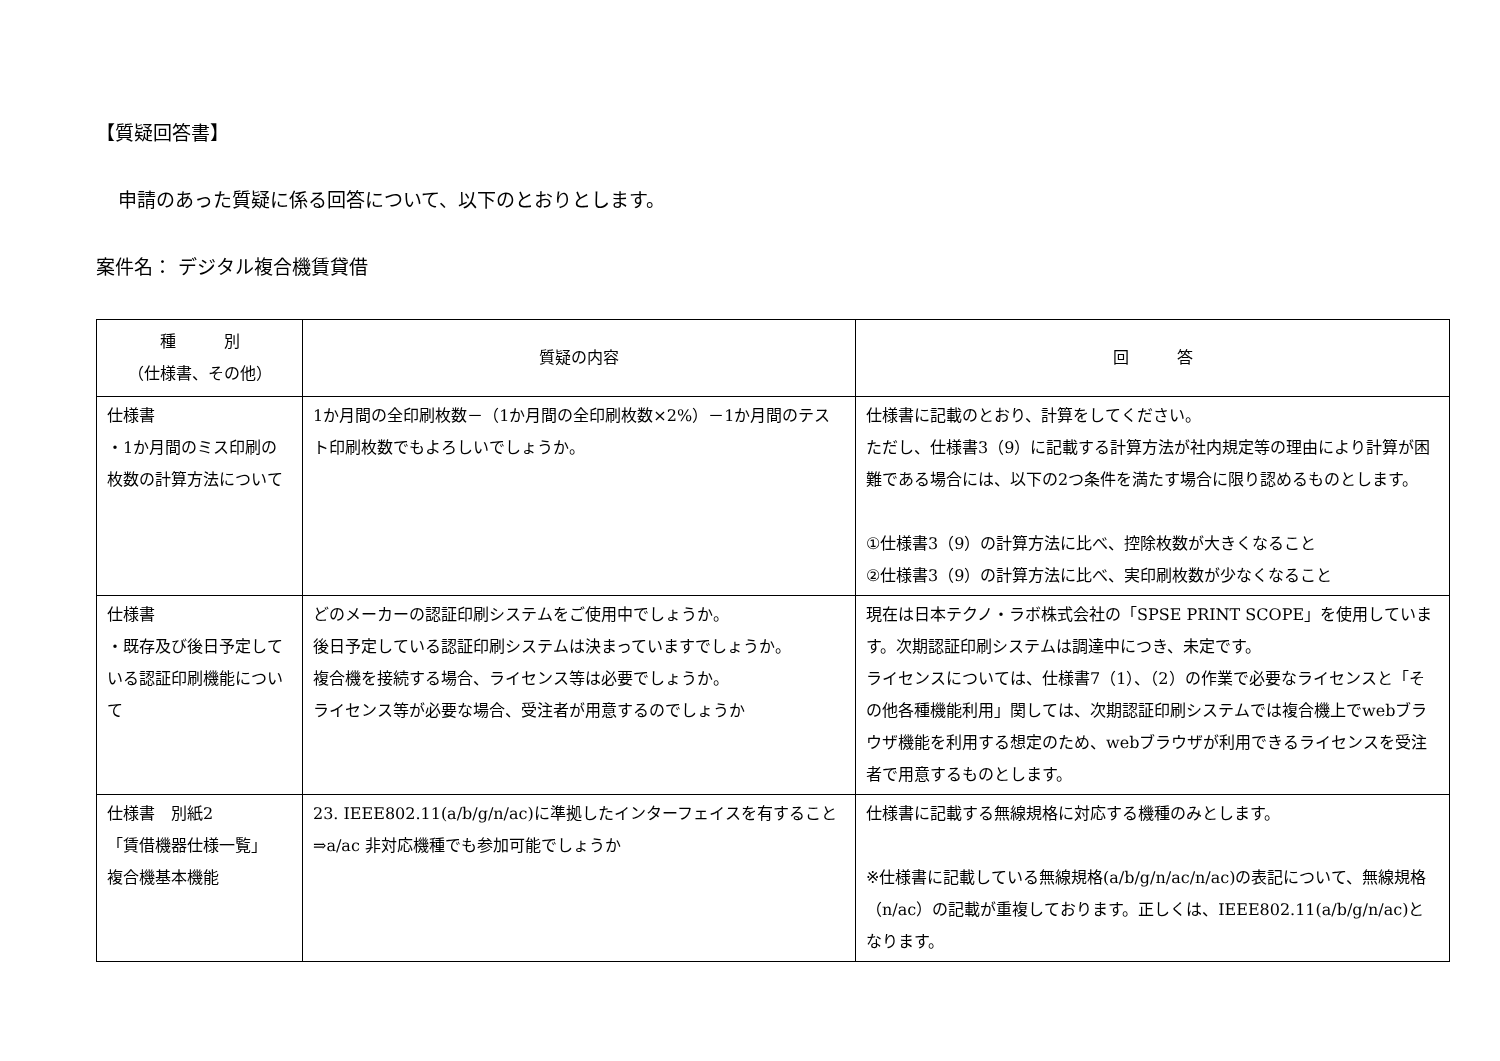【質疑回答書】
申請のあった質疑に係る回答について、以下のとおりとします。
案件名： デジタル複合機賃貸借
| 種 別 （仕様書、その他） | 質疑の内容 | 回 答 |
| --- | --- | --- |
| 仕様書 ・1か月間のミス印刷の枚数の計算方法について | 1か月間の全印刷枚数－（1か月間の全印刷枚数×2%）－1か月間のテスト印刷枚数でもよろしいでしょうか。 | 仕様書に記載のとおり、計算をしてください。 ただし、仕様書3（9）に記載する計算方法が社内規定等の理由により計算が困難である場合には、以下の2つ条件を満たす場合に限り認めるものとします。 ①仕様書3（9）の計算方法に比べ、控除枚数が大きくなること ②仕様書3（9）の計算方法に比べ、実印刷枚数が少なくなること |
| 仕様書 ・既存及び後日予定している認証印刷機能について | どのメーカーの認証印刷システムをご使用中でしょうか。 後日予定している認証印刷システムは決まっていますでしょうか。 複合機を接続する場合、ライセンス等は必要でしょうか。 ライセンス等が必要な場合、受注者が用意するのでしょうか | 現在は日本テクノ・ラボ株式会社の「SPSE PRINT SCOPE」を使用しています。次期認証印刷システムは調達中につき、未定です。 ライセンスについては、仕様書7（1）、（2）の作業で必要なライセンスと「その他各種機能利用」関しては、次期認証印刷システムでは複合機上でwebブラウザ機能を利用する想定のため、webブラウザが利用できるライセンスを受注者で用意するものとします。 |
| 仕様書 別紙2 「賃借機器仕様一覧」 複合機基本機能 | 23. IEEE802.11(a/b/g/n/ac)に準拠したインターフェイスを有すること ⇒a/ac 非対応機種でも参加可能でしょうか | 仕様書に記載する無線規格に対応する機種のみとします。 ※仕様書に記載している無線規格(a/b/g/n/ac/n/ac)の表記について、無線規格（n/ac）の記載が重複しております。正しくは、IEEE802.11(a/b/g/n/ac)となります。 |